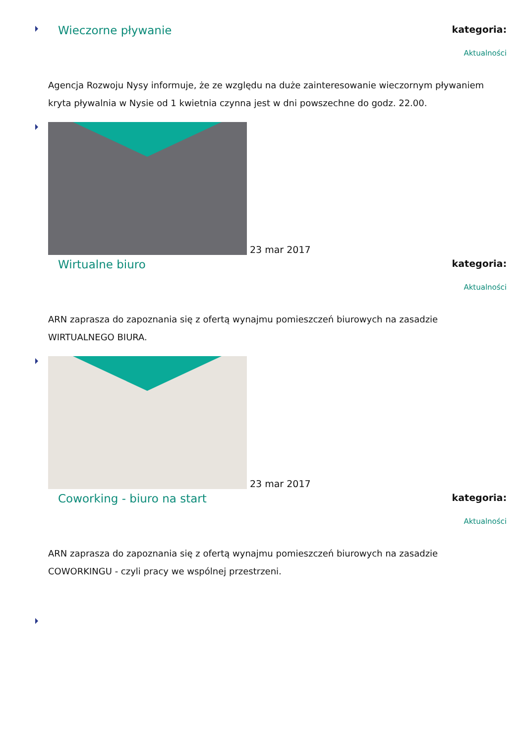Wieczorne pływanie
kategoria:
Aktualności
Agencja Rozwoju Nysy informuje, że ze względu na duże zainteresowanie wieczornym pływaniem kryta pływalnia w Nysie od 1 kwietnia czynna jest w dni powszechne do godz. 22.00.
23 mar 2017
Wirtualne biuro
kategoria:
Aktualności
ARN zaprasza do zapoznania się z ofertą wynajmu pomieszczeń biurowych na zasadzie WIRTUALNEGO BIURA.
23 mar 2017
Coworking - biuro na start
kategoria:
Aktualności
ARN zaprasza do zapoznania się z ofertą wynajmu pomieszczeń biurowych na zasadzie COWORKINGU - czyli pracy we wspólnej przestrzeni.